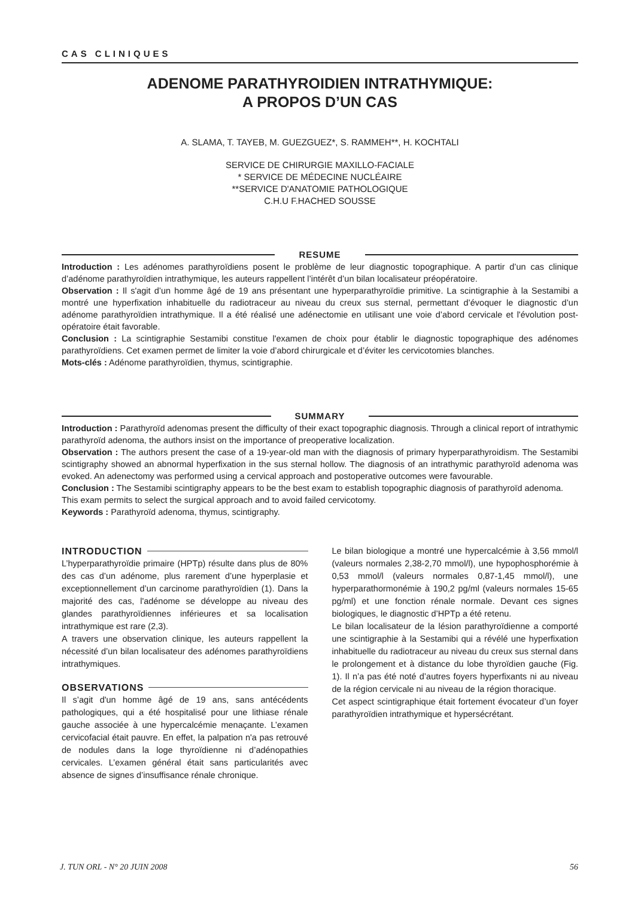CAS CLINIQUES
ADENOME PARATHYROIDIEN INTRATHYMIQUE:
A PROPOS D’UN CAS
A. SLAMA, T. TAYEB, M. GUEZGUEZ*, S. RAMMEH**, H. KOCHTALI
SERVICE DE CHIRURGIE MAXILLO-FACIALE
* SERVICE DE MÉDECINE NUCLÉAIRE
**SERVICE D'ANATOMIE PATHOLOGIQUE
C.H.U F.HACHED SOUSSE
RESUME
Introduction : Les adénomes parathyroïdiens posent le problème de leur diagnostic topographique. A partir d’un cas clinique d’adénome parathyroïdien intrathymique, les auteurs rappellent l’intérêt d’un bilan localisateur préopératoire.
Observation : Il s'agit d’un homme âgé de 19 ans présentant une hyperparathyroïdie primitive. La scintigraphie à la Sestamibi a montré une hyperfixation inhabituelle du radiotraceur au niveau du creux sus sternal, permettant d’évoquer le diagnostic d’un adénome parathyroïdien intrathymique. Il a été réalisé une adénectomie en utilisant une voie d’abord cervicale et l'évolution post-opératoire était favorable.
Conclusion : La scintigraphie Sestamibi constitue l'examen de choix pour établir le diagnostic topographique des adénomes parathyroïdiens. Cet examen permet de limiter la voie d’abord chirurgicale et d’éviter les cervicotomies blanches.
Mots-clés : Adénome parathyroïdien, thymus, scintigraphie.
SUMMARY
Introduction : Parathyroïd adenomas present the difficulty of their exact topographic diagnosis. Through a clinical report of intrathymic parathyroïd adenoma, the authors insist on the importance of preoperative localization.
Observation : The authors present the case of a 19-year-old man with the diagnosis of primary hyperparathyroidism. The Sestamibi scintigraphy showed an abnormal hyperfixation in the sus sternal hollow. The diagnosis of an intrathymic parathyroïd adenoma was evoked. An adenectomy was performed using a cervical approach and postoperative outcomes were favourable.
Conclusion : The Sestamibi scintigraphy appears to be the best exam to establish topographic diagnosis of parathyroïd adenoma.
This exam permits to select the surgical approach and to avoid failed cervicotomy.
Keywords : Parathyroïd adenoma, thymus, scintigraphy.
INTRODUCTION
L’hyperparathyroïdie primaire (HPTp) résulte dans plus de 80% des cas d’un adénome, plus rarement d’une hyperplasie et exceptionnellement d’un carcinome parathyroïdien (1). Dans la majorité des cas, l'adénome se développe au niveau des glandes parathyroïdiennes inférieures et sa localisation intrathymique est rare (2,3).
A travers une observation clinique, les auteurs rappellent la nécessité d’un bilan localisateur des adénomes parathyroïdiens intrathymiques.
OBSERVATIONS
Il s’agit d'un homme âgé de 19 ans, sans antécédents pathologiques, qui a été hospitalisé pour une lithiase rénale gauche associée à une hypercalcémie menaçante. L’examen cervicofacial était pauvre. En effet, la palpation n'a pas retrouvé de nodules dans la loge thyroïdienne ni d’adénopathies cervicales. L’examen général était sans particularités avec absence de signes d’insuffisance rénale chronique.
Le bilan biologique a montré une hypercalcémie à 3,56 mmol/l (valeurs normales 2,38-2,70 mmol/l), une hypophosphorémie à 0,53 mmol/l (valeurs normales 0,87-1,45 mmol/l), une hyperparathormonémie à 190,2 pg/ml (valeurs normales 15-65 pg/ml) et une fonction rénale normale. Devant ces signes biologiques, le diagnostic d’HPTp a été retenu.
Le bilan localisateur de la lésion parathyroïdienne a comporté une scintigraphie à la Sestamibi qui a révélé une hyperfixation inhabituelle du radiotraceur au niveau du creux sus sternal dans le prolongement et à distance du lobe thyroïdien gauche (Fig. 1). Il n’a pas été noté d’autres foyers hyperfixants ni au niveau de la région cervicale ni au niveau de la région thoracique.
Cet aspect scintigraphique était fortement évocateur d’un foyer parathyroïdien intrathymique et hypersécrétant.
J. TUN ORL - N° 20 JUIN 2008 56